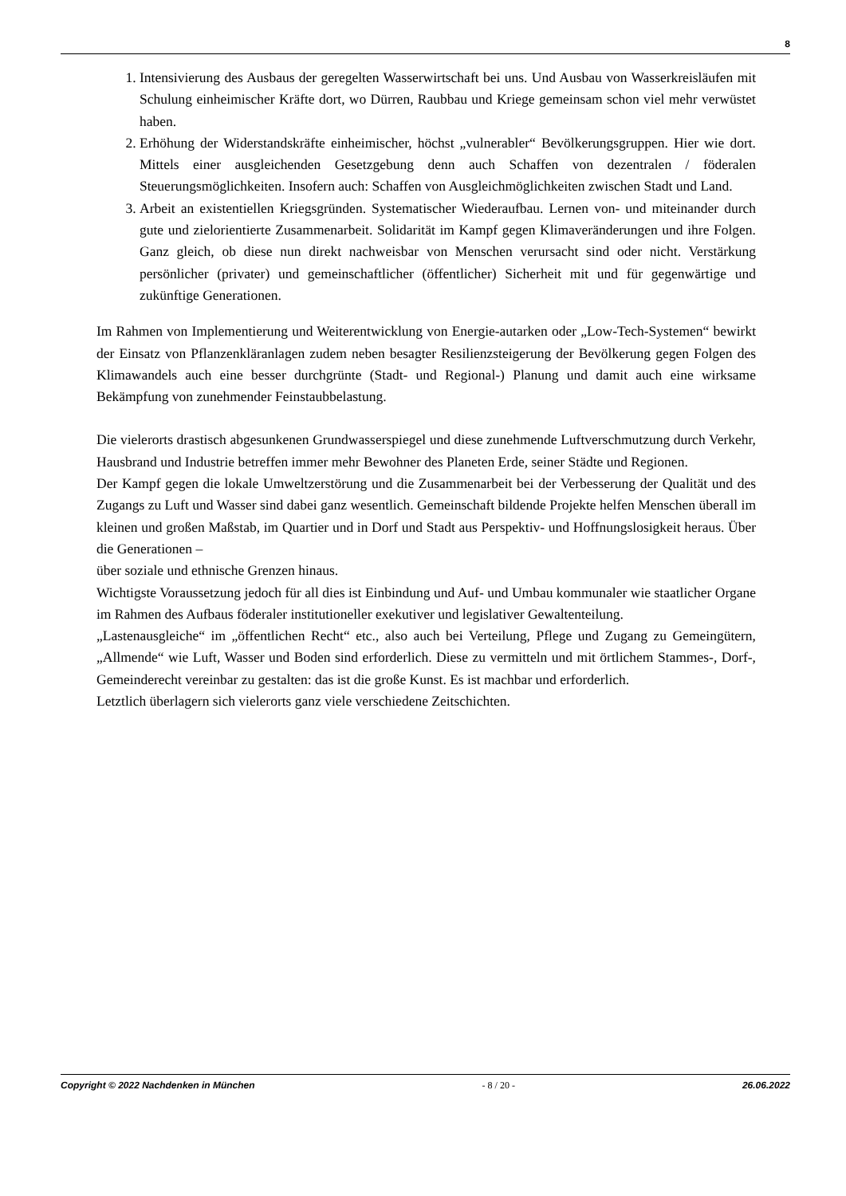8
1. Intensivierung des Ausbaus der geregelten Wasserwirtschaft bei uns. Und Ausbau von Wasserkreisläufen mit Schulung einheimischer Kräfte dort, wo Dürren, Raubbau und Kriege gemeinsam schon viel mehr verwüstet haben.
2. Erhöhung der Widerstandskräfte einheimischer, höchst „vulnerabler“ Bevölkerungsgruppen. Hier wie dort. Mittels einer ausgleichenden Gesetzgebung denn auch Schaffen von dezentralen / föderalen Steuerungsmöglichkeiten. Insofern auch: Schaffen von Ausgleichmöglichkeiten zwischen Stadt und Land.
3. Arbeit an existentiellen Kriegsgründen. Systematischer Wiederaufbau. Lernen von- und miteinander durch gute und zielorientierte Zusammenarbeit. Solidarität im Kampf gegen Klimaveränderungen und ihre Folgen. Ganz gleich, ob diese nun direkt nachweisbar von Menschen verursacht sind oder nicht. Verstärkung persönlicher (privater) und gemeinschaftlicher (öffentlicher) Sicherheit mit und für gegenwärtige und zukünftige Generationen.
Im Rahmen von Implementierung und Weiterentwicklung von Energie-autarken oder „Low-Tech-Systemen“ bewirkt der Einsatz von Pflanzenkläranlagen zudem neben besagter Resilienzsteigerung der Bevölkerung gegen Folgen des Klimawandels auch eine besser durchgrünte (Stadt- und Regional-) Planung und damit auch eine wirksame Bekämpfung von zunehmender Feinstaubbelastung.
Die vielerorts drastisch abgesunkenen Grundwasserspiegel und diese zunehmende Luftverschmutzung durch Verkehr, Hausbrand und Industrie betreffen immer mehr Bewohner des Planeten Erde, seiner Städte und Regionen.
Der Kampf gegen die lokale Umweltzerstörung und die Zusammenarbeit bei der Verbesserung der Qualität und des Zugangs zu Luft und Wasser sind dabei ganz wesentlich. Gemeinschaft bildende Projekte helfen Menschen überall im kleinen und großen Maßstab, im Quartier und in Dorf und Stadt aus Perspektiv- und Hoffnungslosigkeit heraus. Über die Generationen –
über soziale und ethnische Grenzen hinaus.
Wichtigste Voraussetzung jedoch für all dies ist Einbindung und Auf- und Umbau kommunaler wie staatlicher Organe im Rahmen des Aufbaus föderaler institutioneller exekutiver und legislativer Gewaltenteilung.
„Lastenausgleiche“ im „öffentlichen Recht“ etc., also auch bei Verteilung, Pflege und Zugang zu Gemeingütern, „Allmende“ wie Luft, Wasser und Boden sind erforderlich. Diese zu vermitteln und mit örtlichem Stammes-, Dorf-, Gemeinderecht vereinbar zu gestalten: das ist die große Kunst. Es ist machbar und erforderlich.
Letztlich überlagern sich vielerorts ganz viele verschiedene Zeitschichten.
Copyright © 2022 Nachdenken in München - 8 / 20 - 26.06.2022